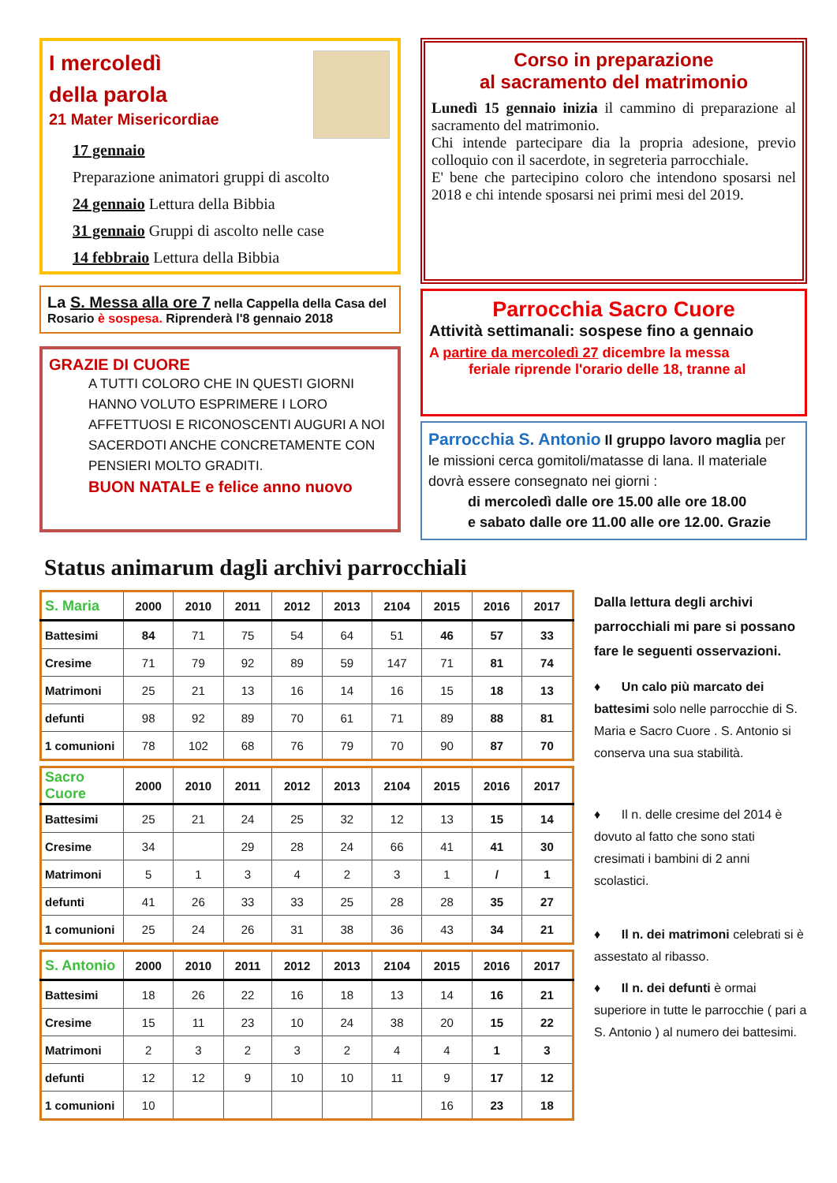I mercoledì
della parola
21 Mater Misericordiae
17 gennaio
Preparazione animatori gruppi di ascolto
24 gennaio Lettura della Bibbia
31 gennaio Gruppi di ascolto nelle case
14 febbraio Lettura della Bibbia
La S. Messa alla ore 7 nella Cappella della Casa del Rosario è sospesa. Riprenderà l'8 gennaio 2018
GRAZIE DI CUORE
A TUTTI COLORO CHE IN QUESTI GIORNI HANNO VOLUTO ESPRIMERE I LORO AFFETTUOSI E RICONOSCENTI AUGURI A NOI SACERDOTI ANCHE CONCRETAMENTE CON PENSIERI MOLTO GRADITI.
BUON NATALE e felice anno nuovo
Corso in preparazione
al sacramento del matrimonio
Lunedì 15 gennaio inizia il cammino di preparazione al sacramento del matrimonio.
Chi intende partecipare dia la propria adesione, previo colloquio con il sacerdote, in segreteria parrocchiale.
E' bene che partecipino coloro che intendono sposarsi nel 2018 e chi intende sposarsi nei primi mesi del 2019.
Parrocchia Sacro Cuore
Attività settimanali: sospese fino a gennaio
A partire da mercoledì 27 dicembre la messa
feriale riprende l'orario delle 18, tranne al
Parrocchia S. Antonio Il gruppo lavoro maglia per le missioni cerca gomitoli/matasse di lana. Il materiale dovrà essere consegnato nei giorni :
di mercoledì dalle ore 15.00 alle ore 18.00
e sabato dalle ore 11.00 alle ore 12.00. Grazie
Status animarum dagli archivi parrocchiali
| S. Maria | 2000 | 2010 | 2011 | 2012 | 2013 | 2104 | 2015 | 2016 | 2017 |
| --- | --- | --- | --- | --- | --- | --- | --- | --- | --- |
| Battesimi | 84 | 71 | 75 | 54 | 64 | 51 | 46 | 57 | 33 |
| Cresime | 71 | 79 | 92 | 89 | 59 | 147 | 71 | 81 | 74 |
| Matrimoni | 25 | 21 | 13 | 16 | 14 | 16 | 15 | 18 | 13 |
| defunti | 98 | 92 | 89 | 70 | 61 | 71 | 89 | 88 | 81 |
| 1 comunioni | 78 | 102 | 68 | 76 | 79 | 70 | 90 | 87 | 70 |
| Sacro Cuore | 2000 | 2010 | 2011 | 2012 | 2013 | 2104 | 2015 | 2016 | 2017 |
| --- | --- | --- | --- | --- | --- | --- | --- | --- | --- |
| Battesimi | 25 | 21 | 24 | 25 | 32 | 12 | 13 | 15 | 14 |
| Cresime | 34 | | 29 | 28 | 24 | 66 | 41 | 41 | 30 |
| Matrimoni | 5 | 1 | 3 | 4 | 2 | 3 | 1 | / | 1 |
| defunti | 41 | 26 | 33 | 33 | 25 | 28 | 28 | 35 | 27 |
| 1 comunioni | 25 | 24 | 26 | 31 | 38 | 36 | 43 | 34 | 21 |
| S. Antonio | 2000 | 2010 | 2011 | 2012 | 2013 | 2104 | 2015 | 2016 | 2017 |
| --- | --- | --- | --- | --- | --- | --- | --- | --- | --- |
| Battesimi | 18 | 26 | 22 | 16 | 18 | 13 | 14 | 16 | 21 |
| Cresime | 15 | 11 | 23 | 10 | 24 | 38 | 20 | 15 | 22 |
| Matrimoni | 2 | 3 | 2 | 3 | 2 | 4 | 4 | 1 | 3 |
| defunti | 12 | 12 | 9 | 10 | 10 | 11 | 9 | 17 | 12 |
| 1 comunioni | 10 | | | | | | 16 | 23 | 18 |
Dalla lettura degli archivi parrocchiali mi pare si possano fare le seguenti osservazioni.
♦ Un calo più marcato dei battesimi solo nelle parrocchie di S. Maria e Sacro Cuore . S. Antonio si conserva una sua stabilità.
♦ Il n. delle cresime del 2014 è dovuto al fatto che sono stati cresimati i bambini di 2 anni scolastici.
♦ Il n. dei matrimoni celebrati si è assestato al ribasso.
♦ Il n. dei defunti è ormai superiore in tutte le parrocchie ( pari a S. Antonio ) al numero dei battesimi.